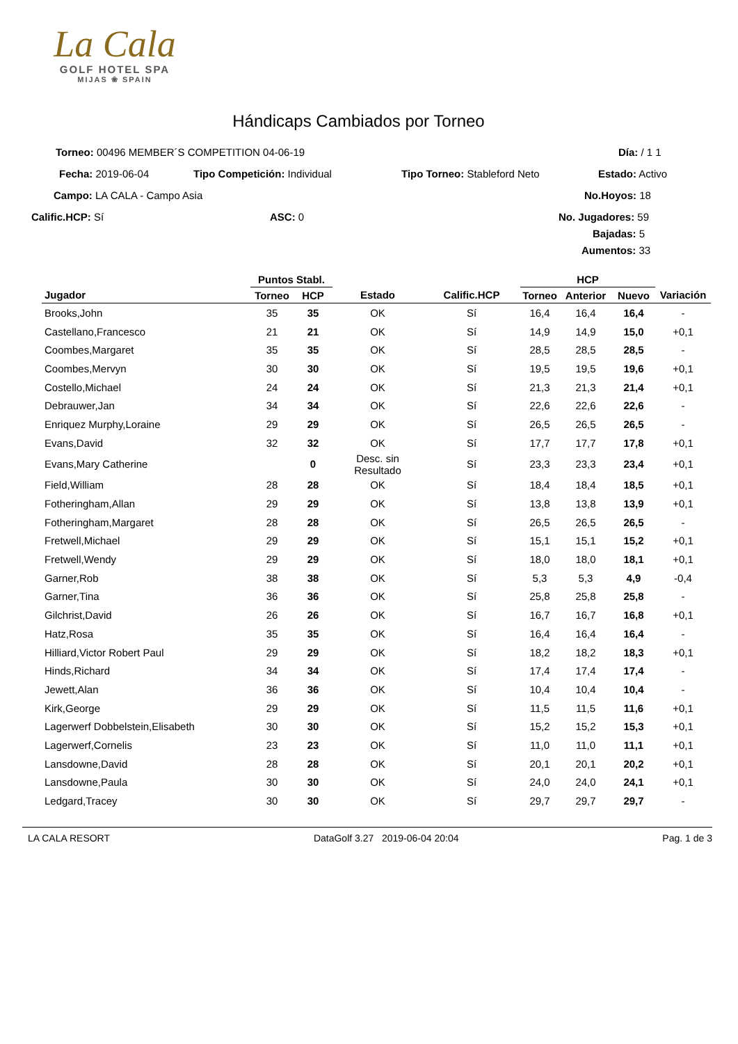La Cala
GOLF HOTEL SPA
MIJAS ❀ SPAIN
Hándicaps Cambiados por Torneo
Torneo: 00496 MEMBER´S COMPETITION 04-06-19 Día: / 1 1
Fecha: 2019-06-04 Tipo Competición: Individual Tipo Torneo: Stableford Neto Estado: Activo
Campo: LA CALA - Campo Asia No.Hoyos: 18
Calific.HCP: Sí ASC: 0 No. Jugadores: 59 Bajadas: 5
Aumentos: 33
| | Puntos Stabl. | | | | HCP | | | |
| --- | --- | --- | --- | --- | --- | --- | --- | --- |
| Jugador | Torneo | HCP | Estado | Calific.HCP | Torneo | Anterior | Nuevo | Variación |
| Brooks,John | 35 | 35 | OK | Sí | 16,4 | 16,4 | 16,4 | - |
| Castellano,Francesco | 21 | 21 | OK | Sí | 14,9 | 14,9 | 15,0 | +0,1 |
| Coombes,Margaret | 35 | 35 | OK | Sí | 28,5 | 28,5 | 28,5 | - |
| Coombes,Mervyn | 30 | 30 | OK | Sí | 19,5 | 19,5 | 19,6 | +0,1 |
| Costello,Michael | 24 | 24 | OK | Sí | 21,3 | 21,3 | 21,4 | +0,1 |
| Debrauwer,Jan | 34 | 34 | OK | Sí | 22,6 | 22,6 | 22,6 | - |
| Enriquez Murphy,Loraine | 29 | 29 | OK | Sí | 26,5 | 26,5 | 26,5 | - |
| Evans,David | 32 | 32 | OK | Sí | 17,7 | 17,7 | 17,8 | +0,1 |
| Evans,Mary Catherine | | 0 | Desc. sin Resultado | Sí | 23,3 | 23,3 | 23,4 | +0,1 |
| Field,William | 28 | 28 | OK | Sí | 18,4 | 18,4 | 18,5 | +0,1 |
| Fotheringham,Allan | 29 | 29 | OK | Sí | 13,8 | 13,8 | 13,9 | +0,1 |
| Fotheringham,Margaret | 28 | 28 | OK | Sí | 26,5 | 26,5 | 26,5 | - |
| Fretwell,Michael | 29 | 29 | OK | Sí | 15,1 | 15,1 | 15,2 | +0,1 |
| Fretwell,Wendy | 29 | 29 | OK | Sí | 18,0 | 18,0 | 18,1 | +0,1 |
| Garner,Rob | 38 | 38 | OK | Sí | 5,3 | 5,3 | 4,9 | -0,4 |
| Garner,Tina | 36 | 36 | OK | Sí | 25,8 | 25,8 | 25,8 | - |
| Gilchrist,David | 26 | 26 | OK | Sí | 16,7 | 16,7 | 16,8 | +0,1 |
| Hatz,Rosa | 35 | 35 | OK | Sí | 16,4 | 16,4 | 16,4 | - |
| Hilliard,Victor Robert Paul | 29 | 29 | OK | Sí | 18,2 | 18,2 | 18,3 | +0,1 |
| Hinds,Richard | 34 | 34 | OK | Sí | 17,4 | 17,4 | 17,4 | - |
| Jewett,Alan | 36 | 36 | OK | Sí | 10,4 | 10,4 | 10,4 | - |
| Kirk,George | 29 | 29 | OK | Sí | 11,5 | 11,5 | 11,6 | +0,1 |
| Lagerwerf Dobbelstein,Elisabeth | 30 | 30 | OK | Sí | 15,2 | 15,2 | 15,3 | +0,1 |
| Lagerwerf,Cornelis | 23 | 23 | OK | Sí | 11,0 | 11,0 | 11,1 | +0,1 |
| Lansdowne,David | 28 | 28 | OK | Sí | 20,1 | 20,1 | 20,2 | +0,1 |
| Lansdowne,Paula | 30 | 30 | OK | Sí | 24,0 | 24,0 | 24,1 | +0,1 |
| Ledgard,Tracey | 30 | 30 | OK | Sí | 29,7 | 29,7 | 29,7 | - |
LA CALA RESORT DataGolf 3.27 2019-06-04 20:04 Pag. 1 de 3